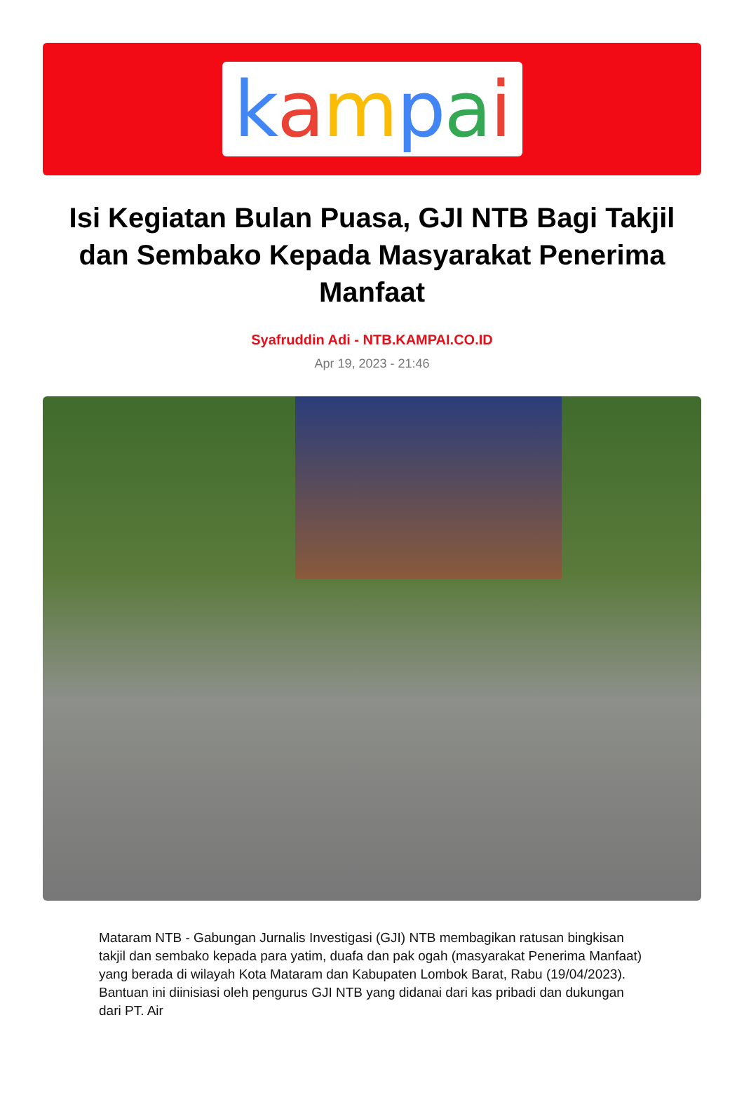kampai
Isi Kegiatan Bulan Puasa, GJI NTB Bagi Takjil dan Sembako Kepada Masyarakat Penerima Manfaat
Syafruddin Adi - NTB.KAMPAI.CO.ID
Apr 19, 2023 - 21:46
Mataram NTB - Gabungan Jurnalis Investigasi (GJI) NTB membagikan ratusan bingkisan takjil dan sembako kepada para yatim, duafa dan pak ogah (masyarakat Penerima Manfaat) yang berada di wilayah Kota Mataram dan Kabupaten Lombok Barat, Rabu (19/04/2023). Bantuan ini diinisiasi oleh pengurus GJI NTB yang didanai dari kas pribadi dan dukungan dari PT. Air